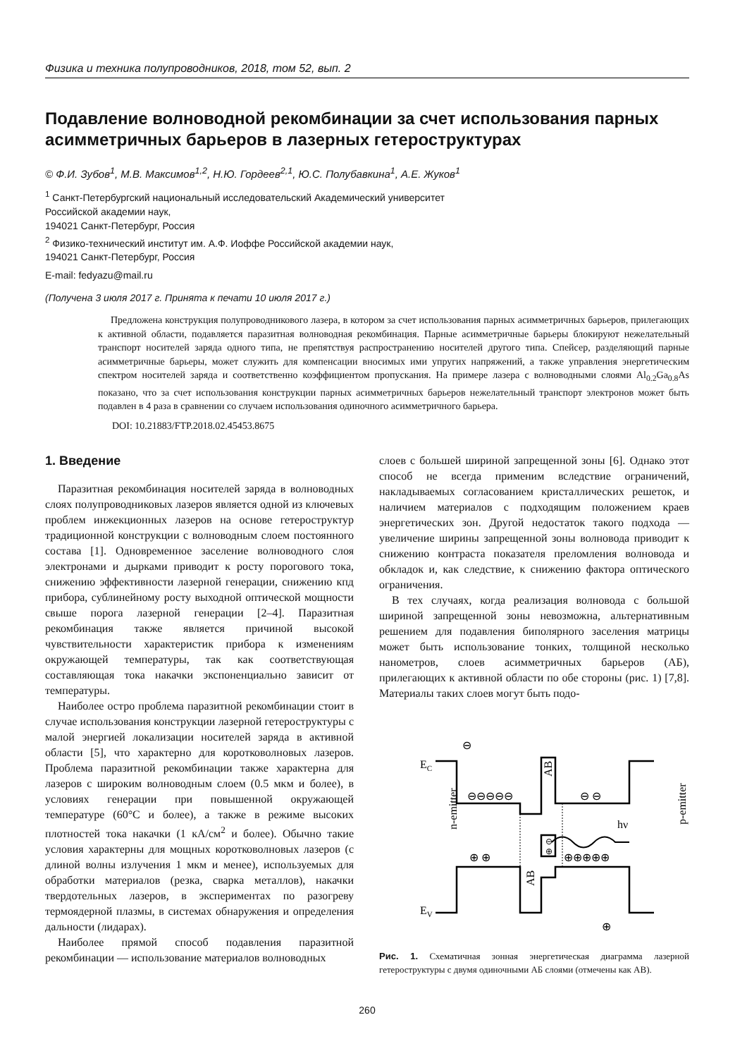Физика и техника полупроводников, 2018, том 52, вып. 2
Подавление волноводной рекомбинации за счет использования парных асимметричных барьеров в лазерных гетероструктурах
© Ф.И. Зубов<sup>1</sup>, М.В. Максимов<sup>1,2</sup>, Н.Ю. Гордеев<sup>2,1</sup>, Ю.С. Полубавкина<sup>1</sup>, А.Е. Жуков<sup>1</sup>
<sup>1</sup> Санкт-Петербургский национальный исследовательский Академический университет
Российской академии наук,
194021 Санкт-Петербург, Россия
<sup>2</sup> Физико-технический институт им. А.Ф. Иоффе Российской академии наук,
194021 Санкт-Петербург, Россия
E-mail: fedyazu@mail.ru
(Получена 3 июля 2017 г. Принята к печати 10 июля 2017 г.)
Предложена конструкция полупроводникового лазера, в котором за счет использования парных асимметричных барьеров, прилегающих к активной области, подавляется паразитная волноводная рекомбинация. Парные асимметричные барьеры блокируют нежелательный транспорт носителей заряда одного типа, не препятствуя распространению носителей другого типа. Спейсер, разделяющий парные асимметричные барьеры, может служить для компенсации вносимых ими упругих напряжений, а также управления энергетическим спектром носителей заряда и соответственно коэффициентом пропускания. На примере лазера с волноводными слоями Al<sub>0.2</sub>Ga<sub>0.8</sub>As показано, что за счет использования конструкции парных асимметричных барьеров нежелательный транспорт электронов может быть подавлен в 4 раза в сравнении со случаем использования одиночного асимметричного барьера.
DOI: 10.21883/FTP.2018.02.45453.8675
1. Введение
Паразитная рекомбинация носителей заряда в волноводных слоях полупроводниковых лазеров является одной из ключевых проблем инжекционных лазеров на основе гетероструктур традиционной конструкции с волноводным слоем постоянного состава [1]. Одновременное заселение волноводного слоя электронами и дырками приводит к росту порогового тока, снижению эффективности лазерной генерации, снижению кпд прибора, сублинейному росту выходной оптической мощности свыше порога лазерной генерации [2–4]. Паразитная рекомбинация также является причиной высокой чувствительности характеристик прибора к изменениям окружающей температуры, так как соответствующая составляющая тока накачки экспоненциально зависит от температуры.
Наиболее остро проблема паразитной рекомбинации стоит в случае использования конструкции лазерной гетероструктуры с малой энергией локализации носителей заряда в активной области [5], что характерно для коротковолновых лазеров. Проблема паразитной рекомбинации также характерна для лазеров с широким волноводным слоем (0.5 мкм и более), в условиях генерации при повышенной окружающей температуре (60°C и более), а также в режиме высоких плотностей тока накачки (1 кА/см<sup>2</sup> и более). Обычно такие условия характерны для мощных коротковолновых лазеров (с длиной волны излучения 1 мкм и менее), используемых для обработки материалов (резка, сварка металлов), накачки твердотельных лазеров, в экспериментах по разогреву термоядерной плазмы, в системах обнаружения и определения дальности (лидарах).
Наиболее прямой способ подавления паразитной рекомбинации — использование материалов волноводных
слоев с большей шириной запрещенной зоны [6]. Однако этот способ не всегда применим вследствие ограничений, накладываемых согласованием кристаллических решеток, и наличием материалов с подходящим положением краев энергетических зон. Другой недостаток такого подхода — увеличение ширины запрещенной зоны волновода приводит к снижению контраста показателя преломления волновода и обкладок и, как следствие, к снижению фактора оптического ограничения.
В тех случаях, когда реализация волновода с большой шириной запрещенной зоны невозможна, альтернативным решением для подавления биполярного заселения матрицы может быть использование тонких, толщиной несколько нанометров, слоев асимметричных барьеров (АБ), прилегающих к активной области по обе стороны (рис. 1) [7,8]. Материалы таких слоев могут быть подо-
EC
EV
⊖⊖⊖⊖⊖
⊖ ⊖
⊕ ⊕
⊕⊕⊕⊕⊕
⊖
⊕
⊖
⊕
AB
AB
n-emitter
p-emitter
hν
Рис. 1. Схематичная зонная энергетическая диаграмма лазерной гетероструктуры с двумя одиночными АБ слоями (отмечены как AB).
260